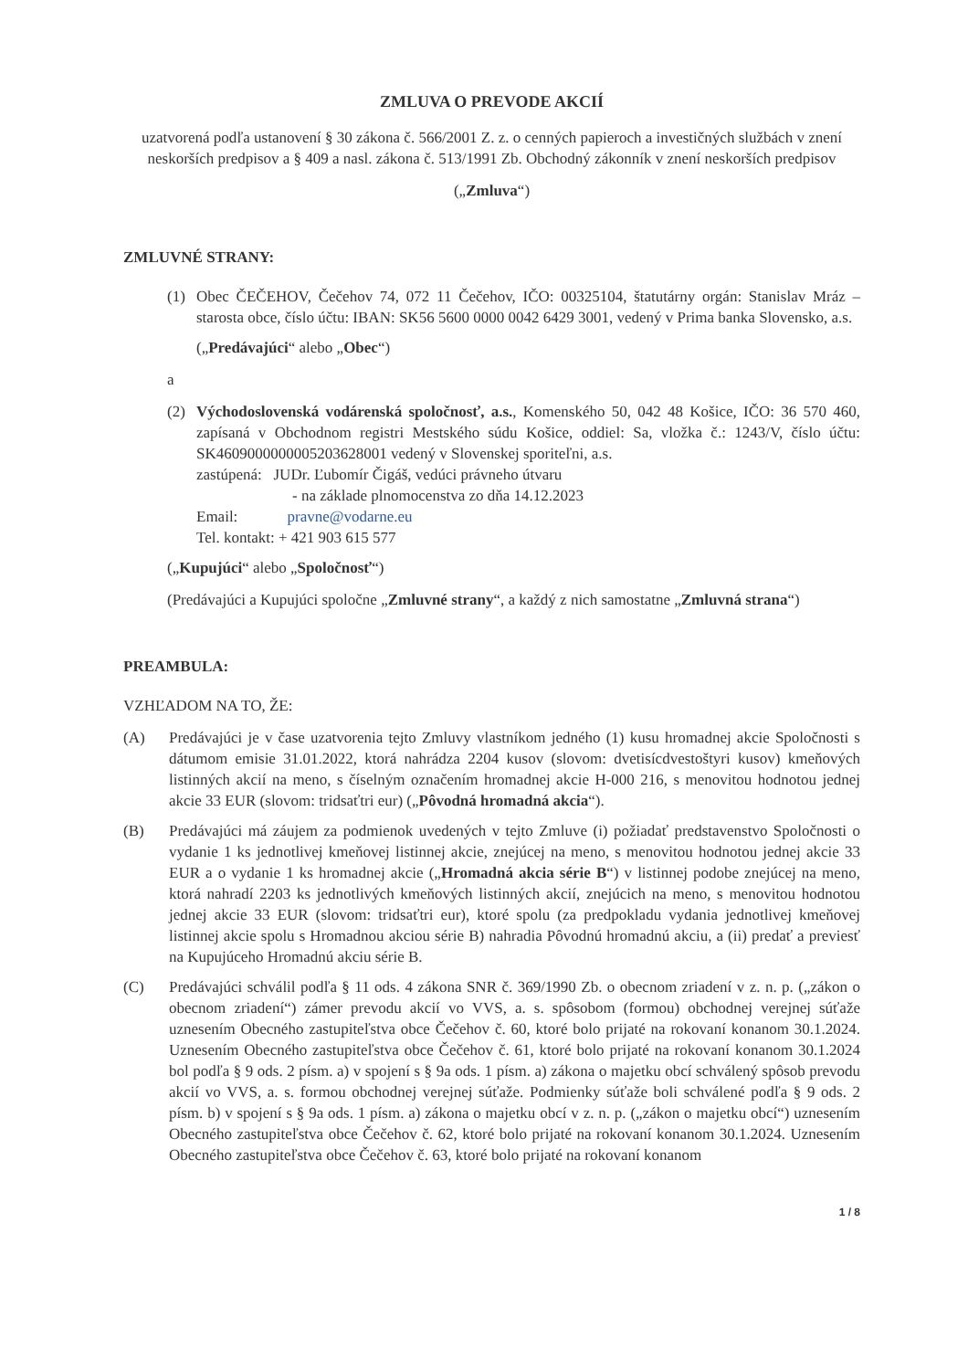ZMLUVA O PREVODE AKCIÍ
uzatvorená podľa ustanovení § 30 zákona č. 566/2001 Z. z. o cenných papieroch a investičných službách v znení neskorších predpisov a § 409 a nasl. zákona č. 513/1991 Zb. Obchodný zákonník v znení neskorších predpisov
(„Zmluva“)
ZMLUVNÉ STRANY:
(1) Obec ČEČEHOV, Čečehov 74, 072 11 Čečehov, IČO: 00325104, štatutárny orgán: Stanislav Mráz – starosta obce, číslo účtu: IBAN: SK56 5600 0000 0042 6429 3001, vedený v Prima banka Slovensko, a.s.
(„Predávajúci“ alebo „Obec“)
a
(2) Východoslovenská vodárenská spoločnosť, a.s., Komenského 50, 042 48 Košice, IČO: 36 570 460, zapísaná v Obchodnom registri Mestského súdu Košice, oddiel: Sa, vložka č.: 1243/V, číslo účtu: SK4609000000005203628001 vedený v Slovenskej sporiteľni, a.s.
zastúpená: JUDr. Ľubomír Čigáš, vedúci právneho útvaru
- na základe plnomocenstva zo dňa 14.12.2023
Email: pravne@vodarne.eu
Tel. kontakt: + 421 903 615 577
(„Kupujúci“ alebo „Spoločnosť“)
(Predávajúci a Kupujúci spoločne „Zmluvné strany“, a každý z nich samostatne „Zmluvná strana“)
PREAMBULA:
VZHĽADOM NA TO, ŽE:
(A) Predávajúci je v čase uzatvorenia tejto Zmluvy vlastníkom jedného (1) kusu hromadnej akcie Spoločnosti s dátumom emisie 31.01.2022, ktorá nahrádza 2204 kusov (slovom: dvetisícdvestoštyri kusov) kmeňových listinných akcií na meno, s číselným označením hromadnej akcie H-000 216, s menovitou hodnotou jednej akcie 33 EUR (slovom: tridsaťtri eur) („Pôvodná hromadná akcia“).
(B) Predávajúci má záujem za podmienok uvedených v tejto Zmluve (i) požiadať predstavenstvo Spoločnosti o vydanie 1 ks jednotlivej kmeňovej listinnej akcie, znejúcej na meno, s menovitou hodnotou jednej akcie 33 EUR a o vydanie 1 ks hromadnej akcie („Hromadná akcia série B“) v listinnej podobe znejúcej na meno, ktorá nahradí 2203 ks jednotlivých kmeňových listinných akcií, znejúcich na meno, s menovitou hodnotou jednej akcie 33 EUR (slovom: tridsaťtri eur), ktoré spolu (za predpokladu vydania jednotlivej kmeňovej listinnej akcie spolu s Hromadnou akciou série B) nahradia Pôvodnú hromadnú akciu, a (ii) predať a previesť na Kupujúceho Hromadnú akciu série B.
(C) Predávajúci schválil podľa § 11 ods. 4 zákona SNR č. 369/1990 Zb. o obecnom zriadení v z. n. p. („zákon o obecnom zriadení“) zámer prevodu akcií vo VVS, a. s. spôsobom (formou) obchodnej verejnej súťaže uznesením Obecného zastupiteľstva obce Čečehov č. 60, ktoré bolo prijaté na rokovaní konanom 30.1.2024. Uznesením Obecného zastupiteľstva obce Čečehov č. 61, ktoré bolo prijaté na rokovaní konanom 30.1.2024 bol podľa § 9 ods. 2 písm. a) v spojení s § 9a ods. 1 písm. a) zákona o majetku obcí schválený spôsob prevodu akcií vo VVS, a. s. formou obchodnej verejnej súťaže. Podmienky súťaže boli schválené podľa § 9 ods. 2 písm. b) v spojení s § 9a ods. 1 písm. a) zákona o majetku obcí v z. n. p. („zákon o majetku obcí“) uznesením Obecného zastupiteľstva obce Čečehov č. 62, ktoré bolo prijaté na rokovaní konanom 30.1.2024. Uznesením Obecného zastupiteľstva obce Čečehov č. 63, ktoré bolo prijaté na rokovaní konanom
1 / 8